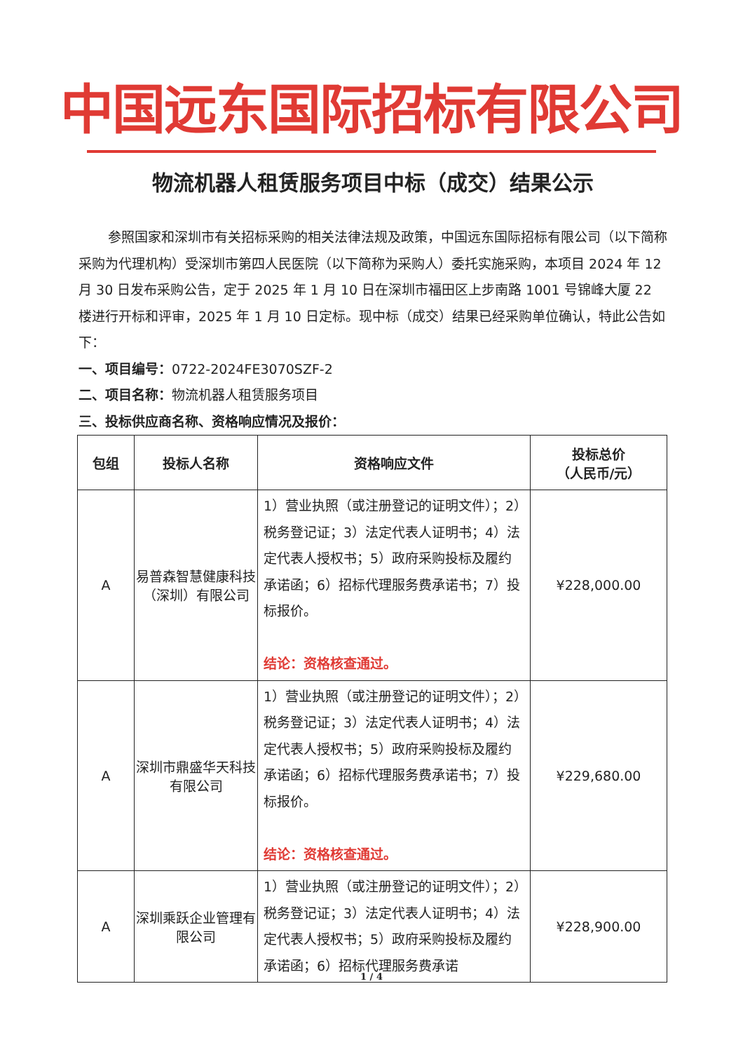中国远东国际招标有限公司
物流机器人租赁服务项目中标（成交）结果公示
参照国家和深圳市有关招标采购的相关法律法规及政策，中国远东国际招标有限公司（以下简称采购为代理机构）受深圳市第四人民医院（以下简称为采购人）委托实施采购，本项目 2024 年 12 月 30 日发布采购公告，定于 2025 年 1 月 10 日在深圳市福田区上步南路 1001 号锦峰大厦 22 楼进行开标和评审，2025 年 1 月 10 日定标。现中标（成交）结果已经采购单位确认，特此公告如下：
一、项目编号：0722-2024FE3070SZF-2
二、项目名称：物流机器人租赁服务项目
三、投标供应商名称、资格响应情况及报价：
| 包组 | 投标人名称 | 资格响应文件 | 投标总价 （人民币/元） |
| --- | --- | --- | --- |
| A | 易普森智慧健康科技（深圳）有限公司 | 1）营业执照（或注册登记的证明文件）；2）税务登记证；3）法定代表人证明书；4）法定代表人授权书；5）政府采购投标及履约承诺函；6）招标代理服务费承诺书；7）投标报价。 结论：资格核查通过。 | ¥228,000.00 |
| A | 深圳市鼎盛华天科技有限公司 | 1）营业执照（或注册登记的证明文件）；2）税务登记证；3）法定代表人证明书；4）法定代表人授权书；5）政府采购投标及履约承诺函；6）招标代理服务费承诺书；7）投标报价。 结论：资格核查通过。 | ¥229,680.00 |
| A | 深圳乘跃企业管理有限公司 | 1）营业执照（或注册登记的证明文件）；2）税务登记证；3）法定代表人证明书；4）法定代表人授权书；5）政府采购投标及履约承诺函；6）招标代理服务费承诺 | ¥228,900.00 |
1 / 4